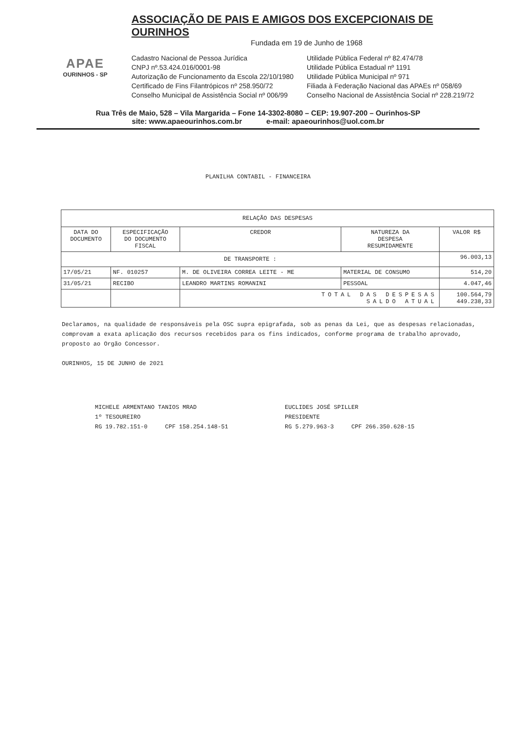APAE
OURINHOS - SP
ASSOCIAÇÃO DE PAIS E AMIGOS DOS EXCEPCIONAIS DE OURINHOS
Fundada em 19 de Junho de 1968
Cadastro Nacional de Pessoa Jurídica
CNPJ nº.53.424.016/0001-98
Autorização de Funcionamento da Escola 22/10/1980
Certificado de Fins Filantrópicos nº 258.950/72
Conselho Municipal de Assistência Social nº 006/99
Utilidade Pública Federal nº 82.474/78
Utilidade Pública Estadual nº 1191
Utilidade Pública Municipal nº 971
Filiada à Federação Nacional das APAEs nº 058/69
Conselho Nacional de Assistência Social nº 228.219/72
Rua Três de Maio, 528 – Vila Margarida – Fone 14-3302-8080 – CEP: 19.907-200 – Ourinhos-SP
site: www.apaeourinhos.com.br e-mail: apaeourinhos@uol.com.br
PLANILHA CONTABIL - FINANCEIRA
| RELAÇÃO DAS DESPESAS | | | | |
| --- | --- | --- | --- | --- |
| DATA DO DOCUMENTO | ESPECIFICAÇÃO DO DOCUMENTO FISCAL | CREDOR | NATUREZA DA DESPESA RESUMIDAMENTE | VALOR R$ |
| DE TRANSPORTE : | | | | 96.003,13 |
| 17/05/21 | NF. 010257 | M. DE OLIVEIRA CORREA LEITE - ME | MATERIAL DE CONSUMO | 514,20 |
| 31/05/21 | RECIBO | LEANDRO MARTINS ROMANINI | PESSOAL | 4.047,46 |
| | | TOTAL DAS DESPESAS SALDO ATUAL | | 100.564,79 449.238,33 |
Declaramos, na qualidade de responsáveis pela OSC supra epigrafada, sob as penas da Lei, que as despesas relacionadas, comprovam a exata aplicação dos recursos recebidos para os fins indicados, conforme programa de trabalho aprovado, proposto ao Orgão Concessor.
OURINHOS, 15 DE JUNHO de 2021
MICHELE ARMENTANO TANIOS MRAD
1º TESOUREIRO
RG 19.782.151-0 CPF 158.254.148-51
EUCLIDES JOSÉ SPILLER
PRESIDENTE
RG 5.279.963-3 CPF 266.350.628-15